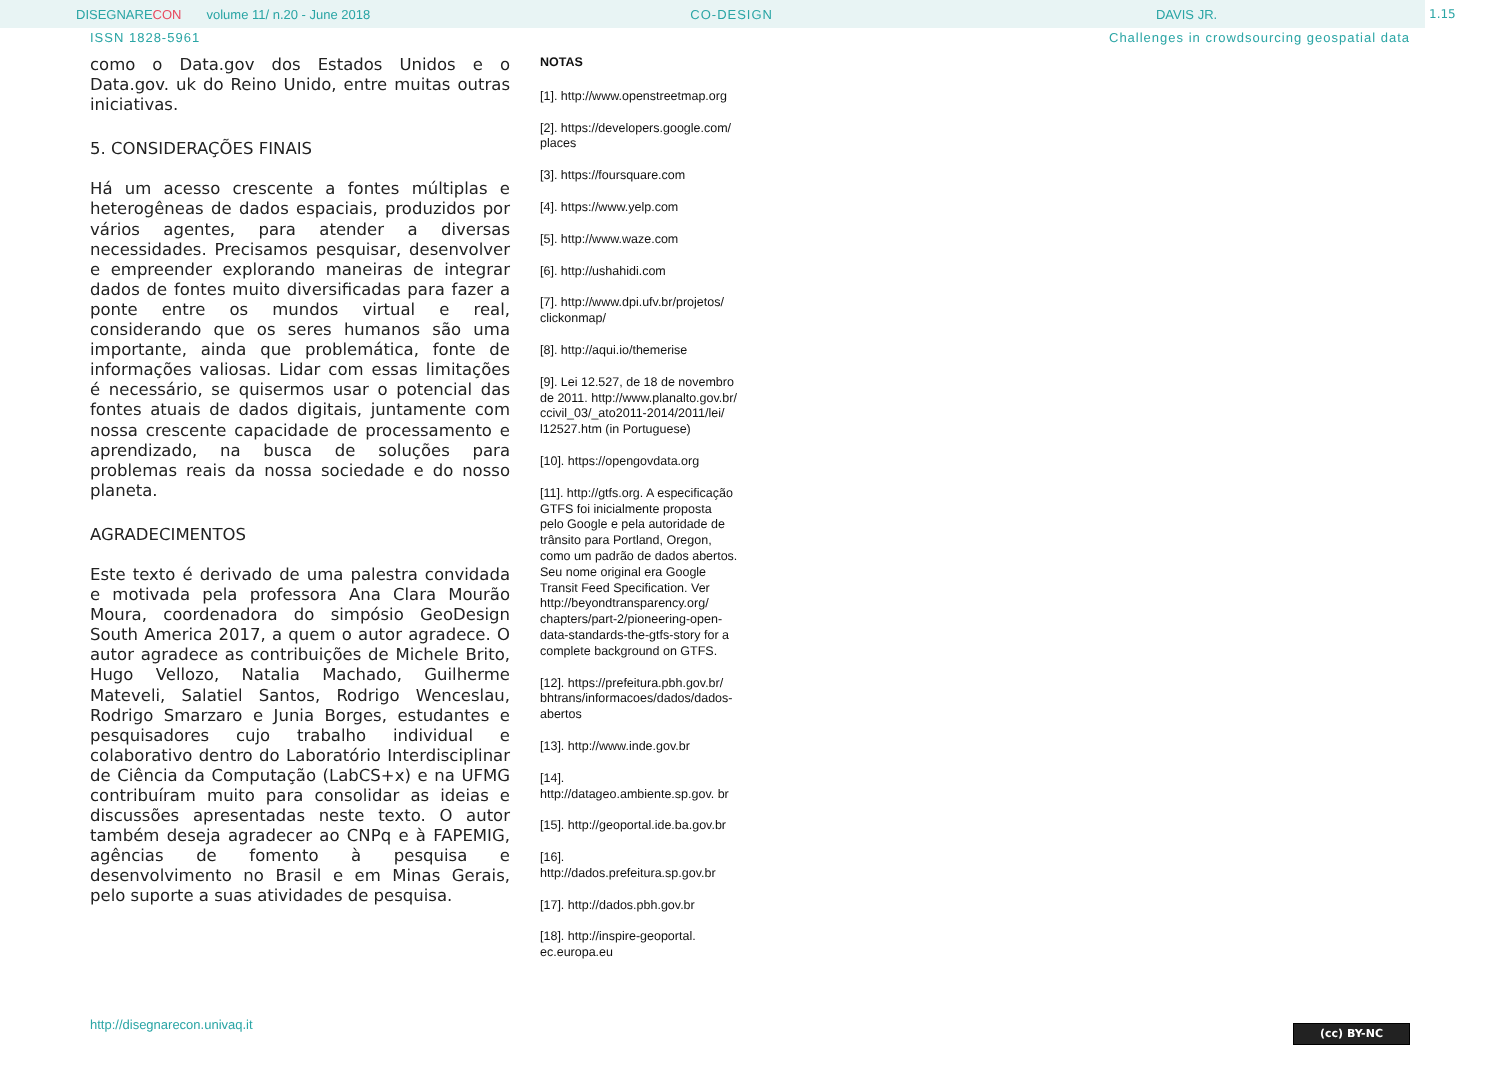DISEGNARE CON volume 11/ n.20 - June 2018 CO-DESIGN DAVIS JR.
1.15
ISSN 1828-5961 Challenges in crowdsourcing geospatial data
como o Data.gov dos Estados Unidos e o Data.gov. uk do Reino Unido, entre muitas outras iniciativas.
5. CONSIDERAÇÕES FINAIS
Há um acesso crescente a fontes múltiplas e heterogêneas de dados espaciais, produzidos por vários agentes, para atender a diversas necessidades. Precisamos pesquisar, desenvolver e empreender explorando maneiras de integrar dados de fontes muito diversificadas para fazer a ponte entre os mundos virtual e real, considerando que os seres humanos são uma importante, ainda que problemática, fonte de informações valiosas. Lidar com essas limitações é necessário, se quisermos usar o potencial das fontes atuais de dados digitais, juntamente com nossa crescente capacidade de processamento e aprendizado, na busca de soluções para problemas reais da nossa sociedade e do nosso planeta.
AGRADECIMENTOS
Este texto é derivado de uma palestra convidada e motivada pela professora Ana Clara Mourão Moura, coordenadora do simpósio GeoDesign South America 2017, a quem o autor agradece. O autor agradece as contribuições de Michele Brito, Hugo Vellozo, Natalia Machado, Guilherme Mateveli, Salatiel Santos, Rodrigo Wenceslau, Rodrigo Smarzaro e Junia Borges, estudantes e pesquisadores cujo trabalho individual e colaborativo dentro do Laboratório Interdisciplinar de Ciência da Computação (LabCS+x) e na UFMG contribuíram muito para consolidar as ideias e discussões apresentadas neste texto. O autor também deseja agradecer ao CNPq e à FAPEMIG, agências de fomento à pesquisa e desenvolvimento no Brasil e em Minas Gerais, pelo suporte a suas atividades de pesquisa.
NOTAS
[1]. http://www.openstreetmap.org
[2]. https://developers.google.com/ places
[3]. https://foursquare.com
[4]. https://www.yelp.com
[5]. http://www.waze.com
[6]. http://ushahidi.com
[7]. http://www.dpi.ufv.br/projetos/ clickonmap/
[8]. http://aqui.io/themerise
[9]. Lei 12.527, de 18 de novembro de 2011. http://www.planalto.gov.br/ ccivil_03/_ato2011-2014/2011/lei/ l12527.htm (in Portuguese)
[10]. https://opengovdata.org
[11]. http://gtfs.org. A especificação GTFS foi inicialmente proposta pelo Google e pela autoridade de trânsito para Portland, Oregon, como um padrão de dados abertos. Seu nome original era Google Transit Feed Specification. Ver http://beyondtransparency.org/ chapters/part-2/pioneering-open-data-standards-the-gtfs-story for a complete background on GTFS.
[12]. https://prefeitura.pbh.gov.br/ bhtrans/informacoes/dados/dados-abertos
[13]. http://www.inde.gov.br
[14]. http://datageo.ambiente.sp.gov. br
[15]. http://geoportal.ide.ba.gov.br
[16]. http://dados.prefeitura.sp.gov.br
[17]. http://dados.pbh.gov.br
[18]. http://inspire-geoportal. ec.europa.eu
http://disegnarecon.univaq.it (cc) BY-NC